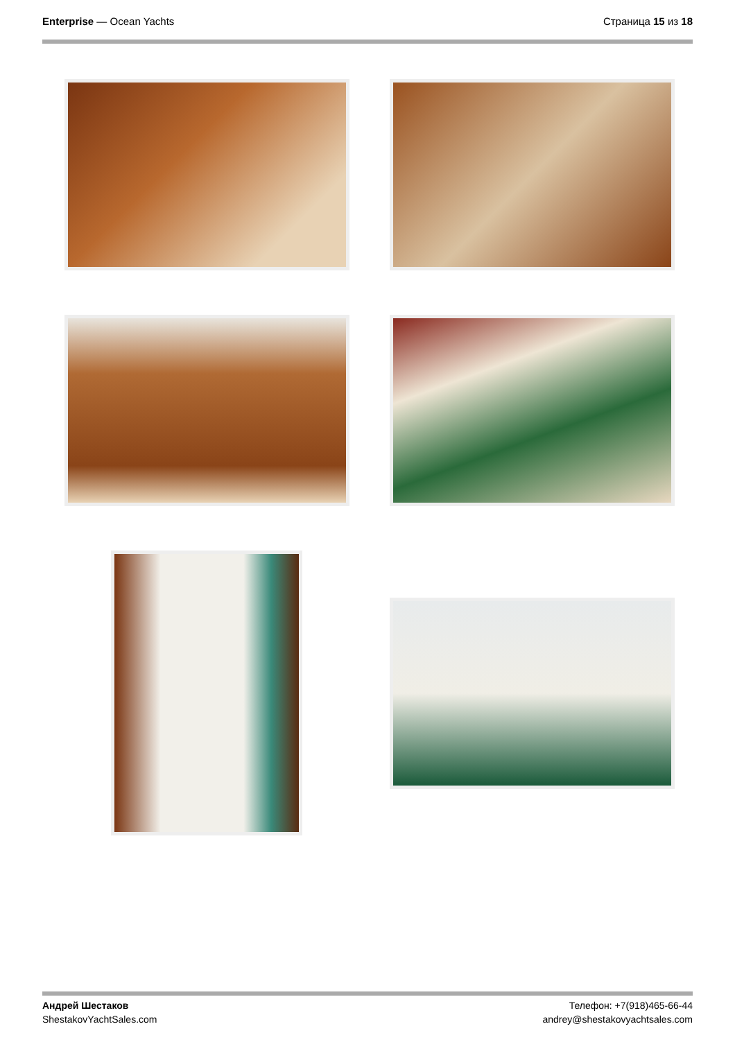Enterprise — Ocean Yachts Страница 15 из 18
Андрей Шестаков
ShestakovYachtSales.com
Телефон: +7(918)465-66-44
andrey@shestakovyachtsales.com